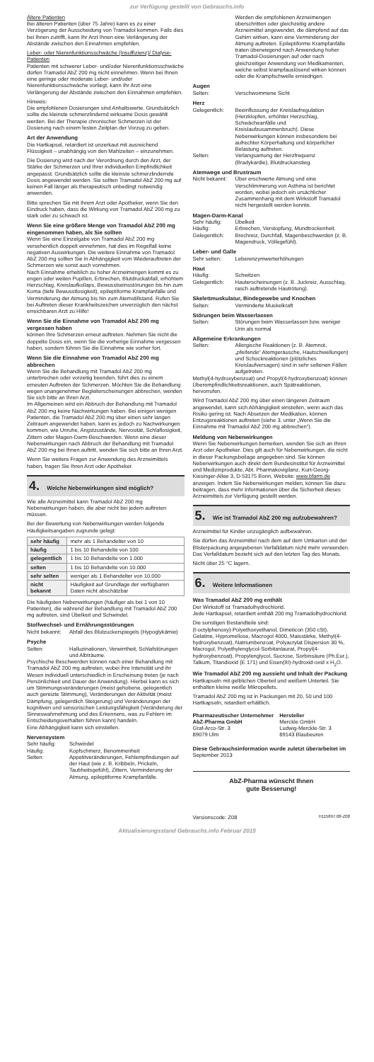zur Verfügung gestellt von Gebrauchs.info
Ältere Patienten
Bei älteren Patienten (über 75 Jahre) kann es zu einer Verzögerung der Ausscheidung von Tramadol kommen. Falls dies bei Ihnen zutrifft, kann Ihr Arzt Ihnen eine Verlängerung der Abstände zwischen den Einnahmen empfehlen.
Leber- oder Nierenfunktionsschwäche (Insuffizienz)/ Dialyse-Patienten
Patienten mit schwerer Leber- und/oder Nierenfunktionsschwäche dürfen Tramadol AbZ 200 mg nicht einnehmen. Wenn bei Ihnen eine geringe oder moderate Leber- und/oder Nierenfunktionsschwäche vorliegt, kann Ihr Arzt eine Verlängerung der Abstände zwischen den Einnahmen empfehlen.
Hinweis:
Die empfohlenen Dosierungen sind Anhaltswerte. Grundsätzlich sollte die kleinste schmerzlindernd wirksame Dosis gewählt werden. Bei der Therapie chronischer Schmerzen ist der Dosierung nach einem festen Zeitplan der Vorzug zu geben.
Art der Anwendung
Die Hartkapsel, retardiert ist unzerkaut mit ausreichend Flüssigkeit – unabhängig von den Mahlzeiten – einzunehmen.
Die Dosierung wird nach der Verordnung durch den Arzt, der Stärke der Schmerzen und Ihrer individuellen Empfindlichkeit angepasst. Grundsätzlich sollte die kleinste schmerzlindernde Dosis angewendet werden. Sie sollten Tramadol AbZ 200 mg auf keinen Fall länger als therapeutisch unbedingt notwendig anwenden.
Bitte sprechen Sie mit Ihrem Arzt oder Apotheker, wenn Sie den Eindruck haben, dass die Wirkung von Tramadol AbZ 200 mg zu stark oder zu schwach ist.
Wenn Sie eine größere Menge von Tramadol AbZ 200 mg eingenommen haben, als Sie sollten
Wenn Sie eine Einzelgabe von Tramadol AbZ 200 mg versehentlich doppelt einnehmen, hat dies im Regelfall keine negativen Auswirkungen. Die weitere Einnahme von Tramadol AbZ 200 mg sollten Sie in Abhängigkeit vom Wiederauftreten der Schmerzen wie sonst auch vornehmen.
Nach Einnahme erheblich zu hoher Arzneimengen kommt es zu engen oder weiten Pupillen, Erbrechen, Blutdruckabfall, erhöhtem Herzschlag, Kreislaufkollaps, Bewusstseinsstörungen bis hin zum Koma (tiefe Bewusstlosigkeit), epileptiforme Krampfanfälle und Verminderung der Atmung bis hin zum Atemstillstand. Rufen Sie bei Auftreten dieser Krankheitszeichen unverzüglich den nächst erreichbaren Arzt zu Hilfe!
Wenn Sie die Einnahme von Tramadol AbZ 200 mg vergessen haben
können Ihre Schmerzen erneut auftreten. Nehmen Sie nicht die doppelte Dosis ein, wenn Sie die vorherige Einnahme vergessen haben, sondern führen Sie die Einnahme wie vorher fort.
Wenn Sie die Einnahme von Tramadol AbZ 200 mg abbrechen
Wenn Sie die Behandlung mit Tramadol AbZ 200 mg unterbrechen oder vorzeitig beenden, führt dies zu einem erneuten Auftreten der Schmerzen. Möchten Sie die Behandlung wegen unangenehmer Begleiterscheinungen abbrechen, wenden Sie sich bitte an Ihren Arzt.
Im Allgemeinen wird ein Abbruch der Behandlung mit Tramadol AbZ 200 mg keine Nachwirkungen haben. Bei einigen wenigen Patienten, die Tramadol AbZ 200 mg über einen sehr langen Zeitraum angewendet haben, kann es jedoch zu Nachwirkungen kommen, wie Unruhe, Angstzustände, Nervosität, Schlaflosigkeit, Zittern oder Magen-Darm-Beschwerden. Wenn eine dieser Nebenwirkungen nach Abbruch der Behandlung mit Tramadol AbZ 200 mg bei Ihnen auftritt, wenden Sie sich bitte an Ihren Arzt.
Wenn Sie weitere Fragen zur Anwendung des Arzneimittels haben, fragen Sie Ihren Arzt oder Apotheker.
4. Welche Nebenwirkungen sind möglich?
Wie alle Arzneimittel kann Tramadol AbZ 200 mg Nebenwirkungen haben, die aber nicht bei jedem auftreten müssen.
Bei der Bewertung von Nebenwirkungen werden folgende Häufigkeitsangaben zugrunde gelegt:
| sehr häufig | mehr als 1 Behandelter von 10 |
| häufig | 1 bis 10 Behandelte von 100 |
| gelegentlich | 1 bis 10 Behandelte von 1.000 |
| selten | 1 bis 10 Behandelte von 10.000 |
| sehr selten | weniger als 1 Behandelter von 10.000 |
| nicht bekannt | Häufigkeit auf Grundlage der verfügbaren Daten nicht abschätzbar |
Die häufigsten Nebenwirkungen (häufiger als bei 1 von 10 Patienten), die während der Behandlung mit Tramadol AbZ 200 mg auftreten, sind Übelkeit und Schwindel.
Stoffwechsel- und Ernährungsstörungen
Nicht bekannt: Abfall des Blutzuckerspiegels (Hypoglykämie)
Psyche
Selten: Halluzinationen, Verwirrtheit, Schlafstörungen und Albträume.
Psychische Beschwerden können nach einer Behandlung mit Tramadol AbZ 200 mg auftreten, wobei ihre Intensität und ihr Wesen individuell unterschiedlich in Erscheinung treten (je nach Persönlichkeit und Dauer der Anwendung). Hierbei kann es sich um Stimmungsveränderungen (meist gehobene, gelegentlich auch gereizte Stimmung), Veränderungen der Aktivität (meist Dämpfung, gelegentlich Steigerung) und Veränderungen der kognitiven und sensorischen Leistungsfähigkeit (Veränderung der Sinneswahrnehmung und des Erkennens, was zu Fehlern im Entscheidungsverhalten führen kann) handeln.
Eine Abhängigkeit kann sich einstellen.
Nervensystem
Sehr häufig: Schwindel
Häufig: Kopfschmerz, Benommenheit
Selten: Appetitveränderungen, Fehlempfindungen auf der Haut (wie z. B. Kribbeln, Prickeln, Taubheitsgefühl), Zittern, Verminderung der Atmung, epileptiforme Krampfanfälle.
Werden die empfohlenen Arzneimengen überschritten oder gleichzeitig andere Arzneimittel angewendet, die dämpfend auf das Gehirn wirken, kann eine Verminderung der Atmung auftreten. Epileptiforme Krampfanfälle traten überwiegend nach Anwendung hoher Tramadol-Dosierungen auf oder nach gleichzeitiger Anwendung von Medikamenten, welche selbst krampfauslösend wirken können oder die Krampfschwelle erniedrigen.
Augen
Selten: Verschwommene Sicht
Herz
Gelegentlich: Beeinflussung der Kreislaufregulation (Herzklopfen, erhöhter Herzschlag, Schwächeanfälle und Kreislaufzusammenbruch). Diese Nebenwirkungen können insbesondere bei aufrechter Körperhaltung und körperlicher Belastung auftreten.
Selten: Verlangsamung der Herzfrequenz (Bradykardie), Blutdruckanstieg.
Atemwege und Brustraum
Nicht bekannt: Über erschwerte Atmung und eine Verschlimmerung von Asthma ist berichtet worden, wobei jedoch ein ursächlicher Zusammenhang mit dem Wirkstoff Tramadol nicht hergestellt werden konnte.
Magen-Darm-Kanal
Sehr häufig: Übelkeit
Häufig: Erbrechen, Verstopfung, Mundtrockenheit.
Gelegentlich: Brechreiz, Durchfall, Magenbeschwerden (z. B. Magendruck, Völlegefühl).
Leber- und Galle
Sehr selten: Leberenzymwerterhöhungen
Haut
Häufig: Schwitzen
Gelegentlich: Hauterscheinungen (z. B. Juckreiz, Ausschlag, rasch auftretende Hautrötung).
Skelettmuskulatur, Bindegewebe und Knochen
Selten: Verminderte Muskelkraft
Störungen beim Wasserlassen
Selten: Störungen beim Wasserlassen bzw. weniger Urin als normal
Allgemeine Erkrankungen
Selten: Allergische Reaktionen (z. B. Atemnot, „pfeifende“ Atemgeräusche, Hautschwellungen) und Schockreaktionen (plötzliches Kreislaufversagen) sind in sehr seltenen Fällen aufgetreten.
Methyl(4-hydroxybenzoat) und Propyl(4-hydroxybenzoat) können Überempfindlichkeitsreaktionen, auch Spätreaktionen, hervorrufen.
Wird Tramadol AbZ 200 mg über einen längeren Zeitraum angewendet, kann sich Abhängigkeit einstellen, wenn auch das Risiko gering ist. Nach Absetzen der Medikation, können Entzugsreaktionen auftreten (siehe 3. unter „Wenn Sie die Einnahme mit Tramadol AbZ 200 mg abbrechen“).
Meldung von Nebenwirkungen
Wenn Sie Nebenwirkungen bemerken, wenden Sie sich an Ihren Arzt oder Apotheker. Dies gilt auch für Nebenwirkungen, die nicht in dieser Packungsbeilage angegeben sind. Sie können Nebenwirkungen auch direkt dem Bundesinstitut für Arzneimittel und Medizinprodukte, Abt. Pharmakovigilanz, Kurt-Georg-Kiesinger-Allee 3, D-53175 Bonn, Website: www.bfarm.de anzeigen. Indem Sie Nebenwirkungen melden, können Sie dazu beitragen, dass mehr Informationen über die Sicherheit dieses Arzneimittels zur Verfügung gestellt werden.
5. Wie ist Tramadol AbZ 200 mg aufzubewahren?
Arzneimittel für Kinder unzugänglich aufbewahren.
Sie dürfen das Arzneimittel nach dem auf dem Umkarton und der Blisterpackung angegebenen Verfalldatum nicht mehr verwenden. Das Verfalldatum bezieht sich auf den letzten Tag des Monats.
Nicht über 25 °C lagern.
6. Weitere Informationen
Was Tramadol AbZ 200 mg enthält
Der Wirkstoff ist Tramadolhydrochlorid.
Jede Hartkapsel, retardiert enthält 200 mg Tramadolhydrochlorid.
Die sonstigen Bestandteile sind:
(t-octylphenoxy)-Polyethoxyethanol, Dimeticon (350 cSt), Gelatine, Hypromellose, Macrogol 4000, Maisstärke, Methyl(4-hydroxybenzoat), Natriumbenzoat, Polyacrylat Dispersion 30 %, Macrogol, Polyethylenglycol-Sorbitanlaurat, Propyl(4-hydroxybenzoat), Propylenglycol, Sucrose, Sorbinsäure (Ph.Eur.), Talkum, Titandioxid (E 171) und Eisen(III)-hydroxid-oxid x H<sub>2</sub>O.
Wie Tramadol AbZ 200 mg aussieht und Inhalt der Packung
Hartkapseln mit gelblichen Oberteil und weißem Unterteil. Sie enthalten kleine weiße Mikropellets.
Tramadol AbZ 200 mg ist in Packungen mit 20, 50 und 100 Hartkapseln, retardiert erhältlich.
Pharmazeutischer Unternehmer
AbZ-Pharma GmbH
Graf-Arco-Str. 3
89079 Ulm
Hersteller
Merckle GmbH
Ludwig-Merckle-Str. 3
89143 Blaubeuren
Diese Gebrauchsinformation wurde zuletzt überarbeitet im
September 2013
AbZ-Pharma wünscht Ihnen
gute Besserung!
Versionscode: Z08 H115897.08-Z08
Aktualisierungsstand Gebrauchs.info Februar 2015